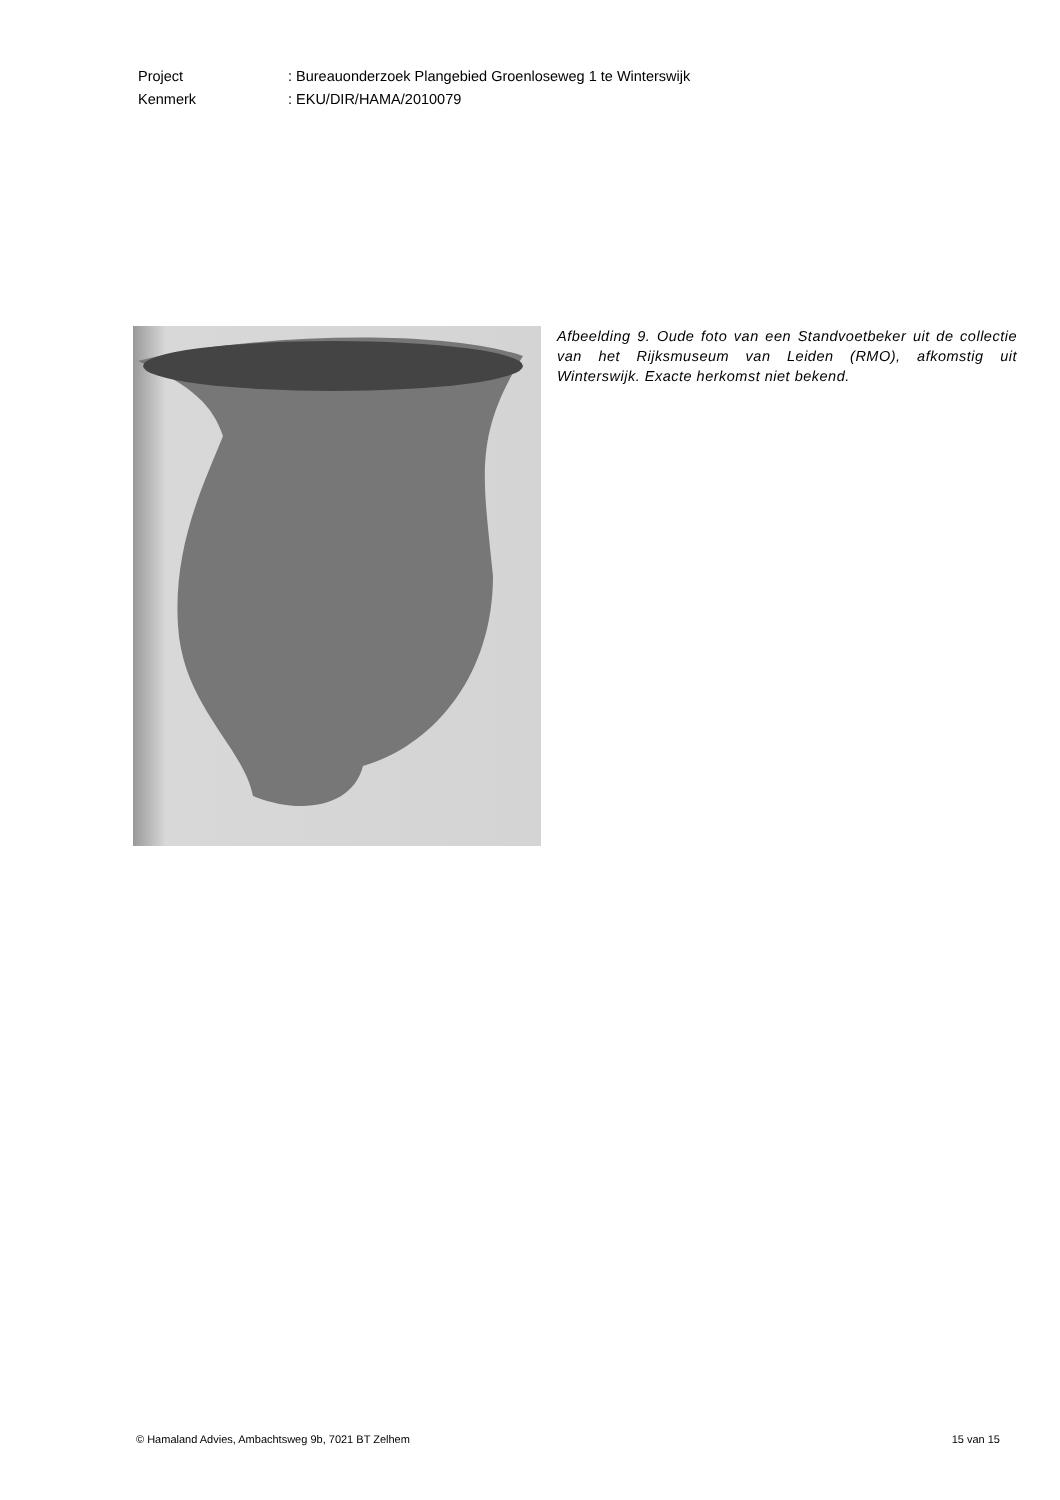| Project | : Bureauonderzoek Plangebied Groenloseweg 1 te Winterswijk |
| Kenmerk | : EKU/DIR/HAMA/2010079 |
Afbeelding 9. Oude foto van een Standvoetbeker uit de collectie van het Rijksmuseum van Leiden (RMO), afkomstig uit Winterswijk. Exacte herkomst niet bekend.
© Hamaland Advies, Ambachtsweg 9b, 7021 BT Zelhem 15 van 15